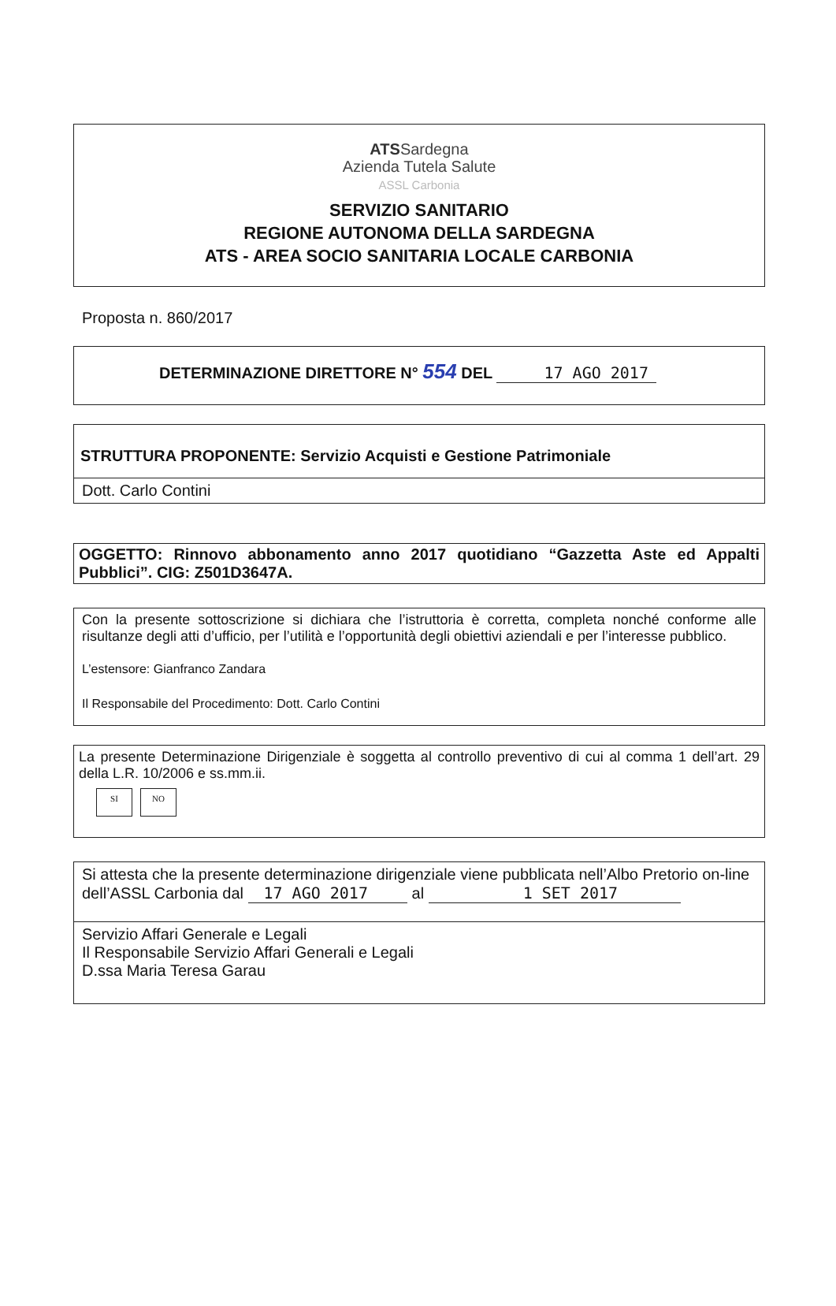ATSSardegna
Azienda Tutela Salute
ASSL Carbonia
SERVIZIO SANITARIO
REGIONE AUTONOMA DELLA SARDEGNA
ATS - AREA SOCIO SANITARIA LOCALE CARBONIA
Proposta n. 860/2017
DETERMINAZIONE DIRETTORE N° 554 DEL 17 AGO 2017
STRUTTURA PROPONENTE: Servizio Acquisti e Gestione Patrimoniale
Dott. Carlo Contini
OGGETTO: Rinnovo abbonamento anno 2017 quotidiano “Gazzetta Aste ed Appalti Pubblici”. CIG: Z501D3647A.
Con la presente sottoscrizione si dichiara che l’istruttoria è corretta, completa nonché conforme alle risultanze degli atti d’ufficio, per l’utilità e l’opportunità degli obiettivi aziendali e per l’interesse pubblico.
L’estensore: Gianfranco Zandara
Il Responsabile del Procedimento: Dott. Carlo Contini
La presente Determinazione Dirigenziale è soggetta al controllo preventivo di cui al comma 1 dell’art. 29 della L.R. 10/2006 e ss.mm.ii.
SI NO
Si attesta che la presente determinazione dirigenziale viene pubblicata nell’Albo Pretorio on-line dell’ASSL Carbonia dal 17 AGO 2017 al 1 SET 2017
Servizio Affari Generale e Legali
Il Responsabile Servizio Affari Generali e Legali
D.ssa Maria Teresa Garau